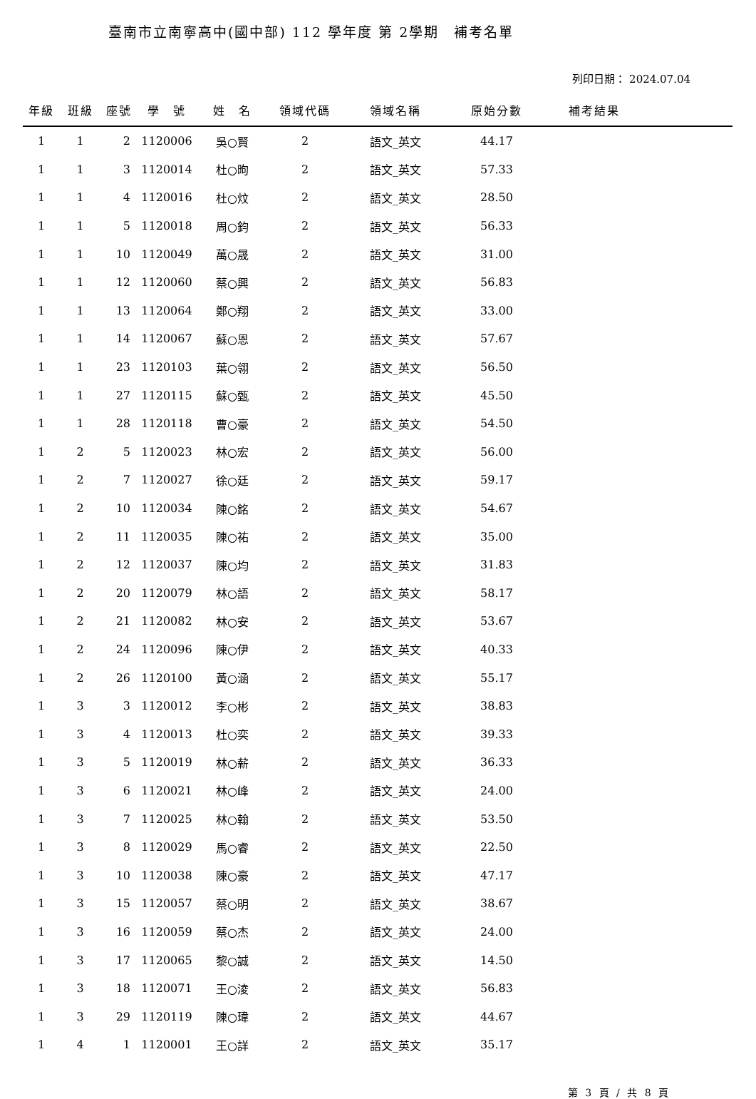臺南市立南寧高中(國中部) 112 學年度 第 2學期　補考名單
列印日期： 2024.07.04
| 年級 | 班級 | 座號 | 學 號 | 姓 名 | 領域代碼 | 領域名稱 | 原始分數 | 補考結果 | |
| --- | --- | --- | --- | --- | --- | --- | --- | --- | --- |
| 1 | 1 | 2 | 1120006 | 吳○賢 | 2 | 語文_英文 | 44.17 | | |
| 1 | 1 | 3 | 1120014 | 杜○昫 | 2 | 語文_英文 | 57.33 | | |
| 1 | 1 | 4 | 1120016 | 杜○炆 | 2 | 語文_英文 | 28.50 | | |
| 1 | 1 | 5 | 1120018 | 周○鈞 | 2 | 語文_英文 | 56.33 | | |
| 1 | 1 | 10 | 1120049 | 萬○晟 | 2 | 語文_英文 | 31.00 | | |
| 1 | 1 | 12 | 1120060 | 蔡○興 | 2 | 語文_英文 | 56.83 | | |
| 1 | 1 | 13 | 1120064 | 鄭○翔 | 2 | 語文_英文 | 33.00 | | |
| 1 | 1 | 14 | 1120067 | 蘇○恩 | 2 | 語文_英文 | 57.67 | | |
| 1 | 1 | 23 | 1120103 | 葉○翎 | 2 | 語文_英文 | 56.50 | | |
| 1 | 1 | 27 | 1120115 | 蘇○甄 | 2 | 語文_英文 | 45.50 | | |
| 1 | 1 | 28 | 1120118 | 曹○豪 | 2 | 語文_英文 | 54.50 | | |
| 1 | 2 | 5 | 1120023 | 林○宏 | 2 | 語文_英文 | 56.00 | | |
| 1 | 2 | 7 | 1120027 | 徐○廷 | 2 | 語文_英文 | 59.17 | | |
| 1 | 2 | 10 | 1120034 | 陳○銘 | 2 | 語文_英文 | 54.67 | | |
| 1 | 2 | 11 | 1120035 | 陳○祐 | 2 | 語文_英文 | 35.00 | | |
| 1 | 2 | 12 | 1120037 | 陳○均 | 2 | 語文_英文 | 31.83 | | |
| 1 | 2 | 20 | 1120079 | 林○語 | 2 | 語文_英文 | 58.17 | | |
| 1 | 2 | 21 | 1120082 | 林○安 | 2 | 語文_英文 | 53.67 | | |
| 1 | 2 | 24 | 1120096 | 陳○伊 | 2 | 語文_英文 | 40.33 | | |
| 1 | 2 | 26 | 1120100 | 黃○涵 | 2 | 語文_英文 | 55.17 | | |
| 1 | 3 | 3 | 1120012 | 李○彬 | 2 | 語文_英文 | 38.83 | | |
| 1 | 3 | 4 | 1120013 | 杜○奕 | 2 | 語文_英文 | 39.33 | | |
| 1 | 3 | 5 | 1120019 | 林○薪 | 2 | 語文_英文 | 36.33 | | |
| 1 | 3 | 6 | 1120021 | 林○峰 | 2 | 語文_英文 | 24.00 | | |
| 1 | 3 | 7 | 1120025 | 林○翰 | 2 | 語文_英文 | 53.50 | | |
| 1 | 3 | 8 | 1120029 | 馬○睿 | 2 | 語文_英文 | 22.50 | | |
| 1 | 3 | 10 | 1120038 | 陳○豪 | 2 | 語文_英文 | 47.17 | | |
| 1 | 3 | 15 | 1120057 | 蔡○明 | 2 | 語文_英文 | 38.67 | | |
| 1 | 3 | 16 | 1120059 | 蔡○杰 | 2 | 語文_英文 | 24.00 | | |
| 1 | 3 | 17 | 1120065 | 黎○誠 | 2 | 語文_英文 | 14.50 | | |
| 1 | 3 | 18 | 1120071 | 王○淩 | 2 | 語文_英文 | 56.83 | | |
| 1 | 3 | 29 | 1120119 | 陳○瑋 | 2 | 語文_英文 | 44.67 | | |
| 1 | 4 | 1 | 1120001 | 王○詳 | 2 | 語文_英文 | 35.17 | | |
第 3 頁 / 共 8 頁